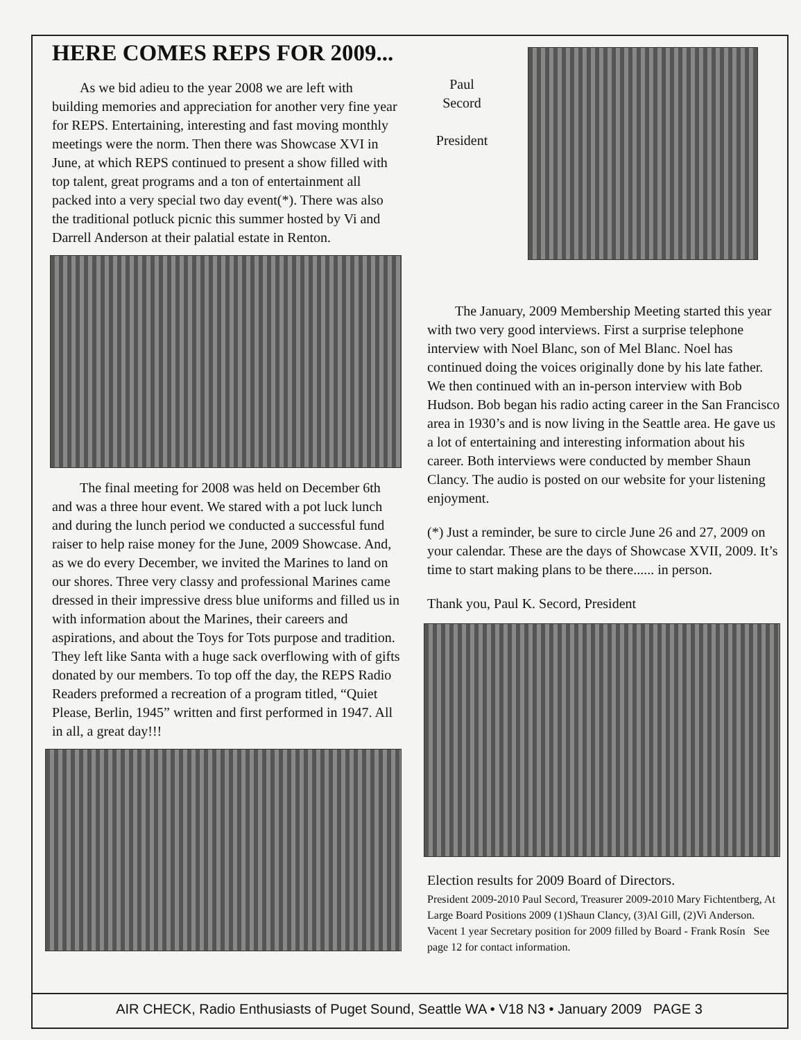HERE COMES REPS FOR 2009...
As we bid adieu to the year 2008 we are left with building memories and appreciation for another very fine year for REPS. Entertaining, interesting and fast moving monthly meetings were the norm. Then there was Showcase XVI in June, at which REPS continued to present a show filled with top talent, great programs and a ton of entertainment all packed into a very special two day event(*). There was also the traditional potluck picnic this summer hosted by Vi and Darrell Anderson at their palatial estate in Renton.
The final meeting for 2008 was held on December 6th and was a three hour event. We stared with a pot luck lunch and during the lunch period we conducted a successful fund raiser to help raise money for the June, 2009 Showcase. And, as we do every December, we invited the Marines to land on our shores. Three very classy and professional Marines came dressed in their impressive dress blue uniforms and filled us in with information about the Marines, their careers and aspirations, and about the Toys for Tots purpose and tradition. They left like Santa with a huge sack overflowing with of gifts donated by our members. To top off the day, the REPS Radio Readers preformed a recreation of a program titled, “Quiet Please, Berlin, 1945” written and first performed in 1947. All in all, a great day!!!
Paul
Secord
President
The January, 2009 Membership Meeting started this year with two very good interviews. First a surprise telephone interview with Noel Blanc, son of Mel Blanc. Noel has continued doing the voices originally done by his late father. We then continued with an in-person interview with Bob Hudson. Bob began his radio acting career in the San Francisco area in 1930’s and is now living in the Seattle area. He gave us a lot of entertaining and interesting information about his career. Both interviews were conducted by member Shaun Clancy. The audio is posted on our website for your listening enjoyment.
(*) Just a reminder, be sure to circle June 26 and 27, 2009 on your calendar. These are the days of Showcase XVII, 2009. It’s time to start making plans to be there...... in person.
Thank you, Paul K. Secord, President
Election results for 2009 Board of Directors.
President 2009-2010 Paul Secord, Treasurer 2009-2010 Mary Fichtentberg, At Large Board Positions 2009 (1)Shaun Clancy, (3)Al Gill, (2)Vi Anderson. Vacent 1 year Secretary position for 2009 filled by Board - Frank Rosín See page 12 for contact information.
AIR CHECK, Radio Enthusiasts of Puget Sound, Seattle WA • V18 N3 • January 2009 PAGE 3